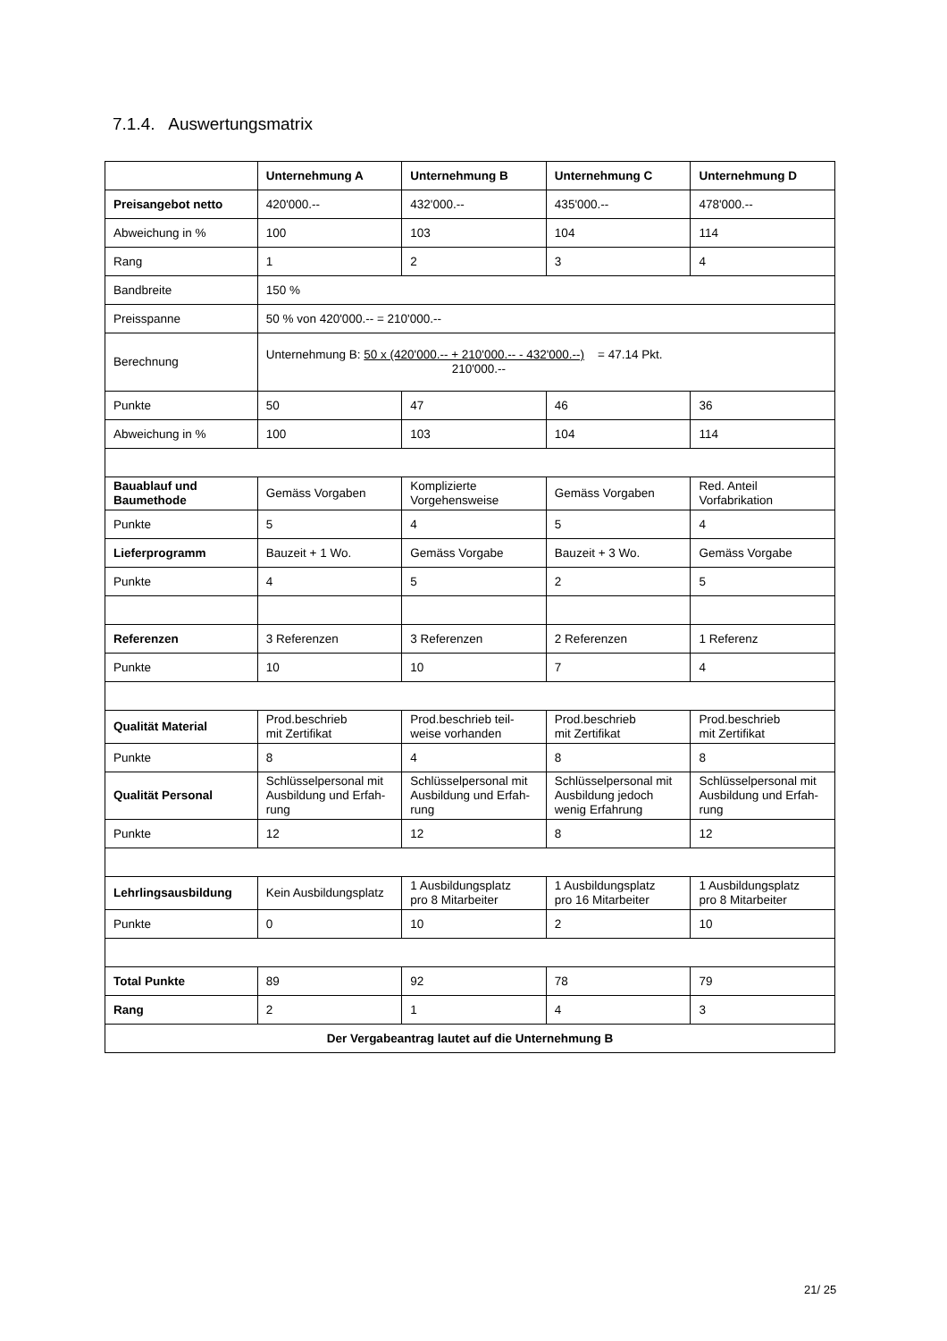7.1.4. Auswertungsmatrix
| | Unternehmung A | Unternehmung B | Unternehmung C | Unternehmung D |
| Preisangebot netto | 420'000.-- | 432'000.-- | 435'000.-- | 478'000.-- |
| Abweichung in % | 100 | 103 | 104 | 114 |
| Rang | 1 | 2 | 3 | 4 |
| Bandbreite | 150 % | | | |
| Preisspanne | 50 % von 420'000.-- = 210'000.-- | | | |
| Berechnung | Unternehmung B: 50 x (420'000.-- + 210'000.-- - 432'000.--) = 47.14 Pkt. 210'000.-- | | | |
| Punkte | 50 | 47 | 46 | 36 |
| Abweichung in % | 100 | 103 | 104 | 114 |
| Bauablauf und Baumethode | Gemäss Vorgaben | Komplizierte Vorgehensweise | Gemäss Vorgaben | Red. Anteil Vorfabrikation |
| Punkte | 5 | 4 | 5 | 4 |
| Lieferprogramm | Bauzeit + 1 Wo. | Gemäss Vorgabe | Bauzeit + 3 Wo. | Gemäss Vorgabe |
| Punkte | 4 | 5 | 2 | 5 |
| Referenzen | 3 Referenzen | 3 Referenzen | 2 Referenzen | 1 Referenz |
| Punkte | 10 | 10 | 7 | 4 |
| Qualität Material | Prod.beschrieb mit Zertifikat | Prod.beschrieb teil- weise vorhanden | Prod.beschrieb mit Zertifikat | Prod.beschrieb mit Zertifikat |
| Punkte | 8 | 4 | 8 | 8 |
| Qualität Personal | Schlüsselpersonal mit Ausbildung und Erfah-rung | Schlüsselpersonal mit Ausbildung und Erfah-rung | Schlüsselpersonal mit Ausbildung jedoch wenig Erfahrung | Schlüsselpersonal mit Ausbildung und Erfah-rung |
| Punkte | 12 | 12 | 8 | 12 |
| Lehrlingsausbildung | Kein Ausbildungsplatz | 1 Ausbildungsplatz pro 8 Mitarbeiter | 1 Ausbildungsplatz pro 16 Mitarbeiter | 1 Ausbildungsplatz pro 8 Mitarbeiter |
| Punkte | 0 | 10 | 2 | 10 |
| Total Punkte | 89 | 92 | 78 | 79 |
| Rang | 2 | 1 | 4 | 3 |
| Der Vergabeantrag lautet auf die Unternehmung B | | | | |
21/ 25